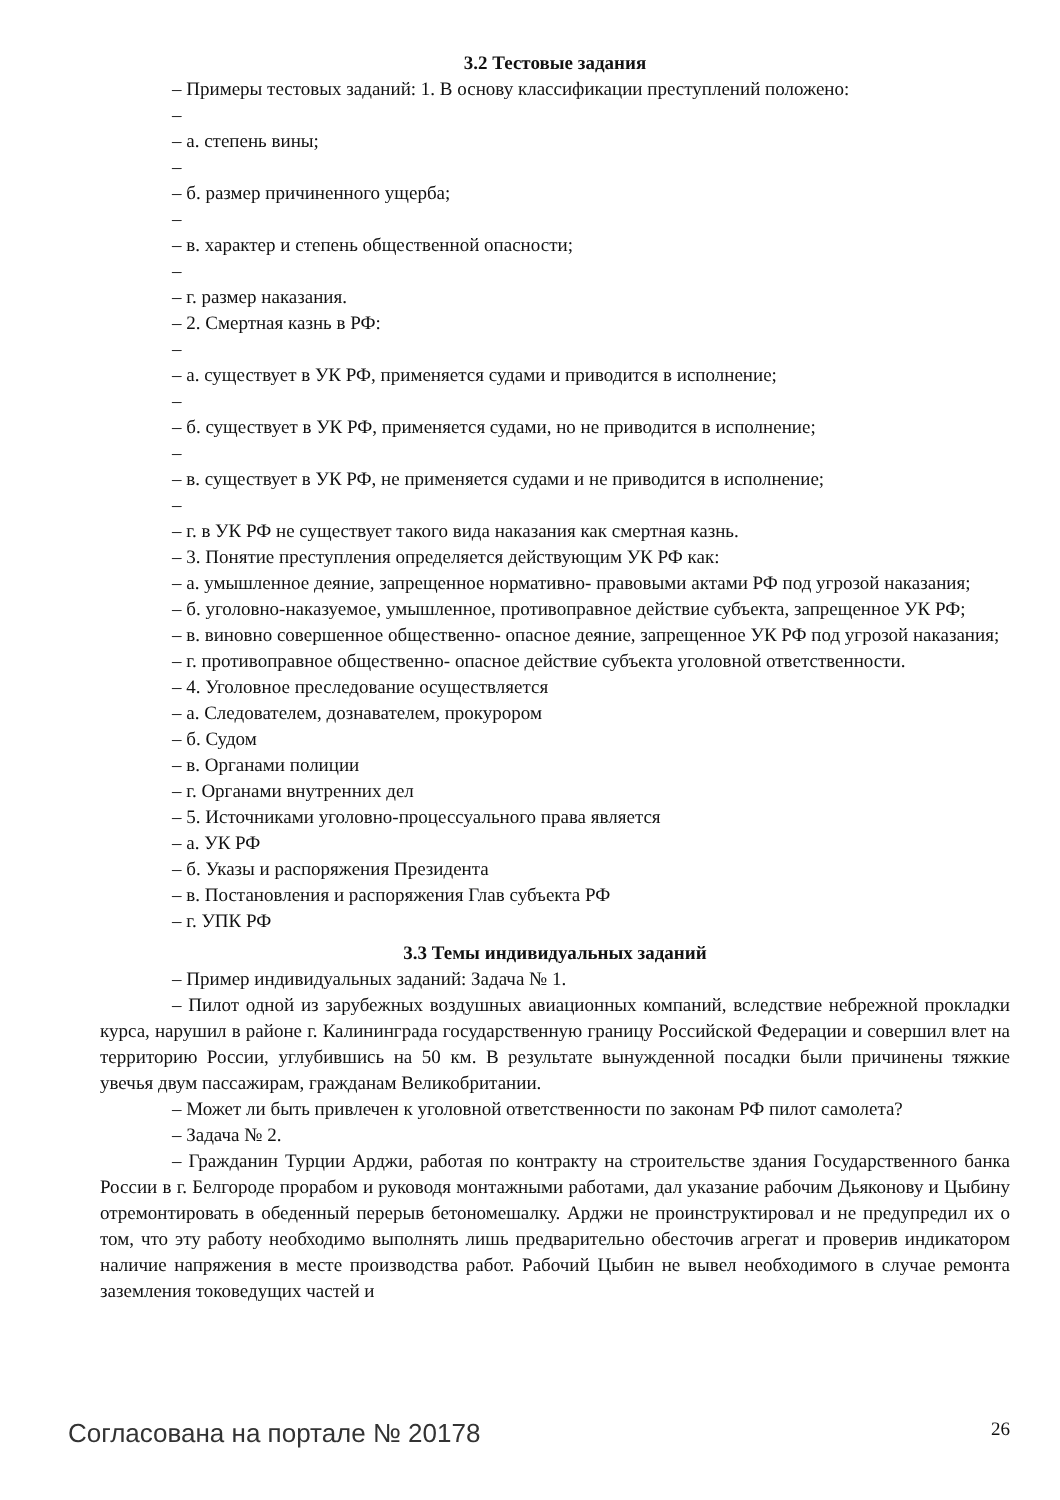3.2 Тестовые задания
– Примеры тестовых заданий: 1. В основу классификации преступлений положено:
–
– а. степень вины;
–
– б. размер причиненного ущерба;
–
– в. характер и степень общественной опасности;
–
– г. размер наказания.
– 2. Смертная казнь в РФ:
–
– а. существует в УК РФ, применяется судами и приводится в исполнение;
–
– б. существует в УК РФ, применяется судами, но не приводится в исполнение;
–
– в. существует в УК РФ, не применяется судами и не приводится в исполнение;
–
– г. в УК РФ не существует такого вида наказания как смертная казнь.
– 3. Понятие преступления определяется действующим УК РФ как:
– а. умышленное деяние, запрещенное нормативно- правовыми актами РФ под угрозой наказания;
– б. уголовно-наказуемое, умышленное, противоправное действие субъекта, запрещенное УК РФ;
– в. виновно совершенное общественно- опасное деяние, запрещенное УК РФ под угрозой наказания;
– г. противоправное общественно- опасное действие субъекта уголовной ответственности.
– 4. Уголовное преследование осуществляется
– а. Следователем, дознавателем, прокурором
– б. Судом
– в. Органами полиции
– г. Органами внутренних дел
– 5. Источниками уголовно-процессуального права является
– а. УК РФ
– б. Указы и распоряжения Президента
– в. Постановления и распоряжения Глав субъекта РФ
– г. УПК РФ
3.3 Темы индивидуальных заданий
– Пример индивидуальных заданий: Задача № 1.
– Пилот одной из зарубежных воздушных авиационных компаний, вследствие небрежной прокладки курса, нарушил в районе г. Калининграда государственную границу Российской Федерации и совершил влет на территорию России, углубившись на 50 км. В результате вынужденной посадки были причинены тяжкие увечья двум пассажирам, гражданам Великобритании.
– Может ли быть привлечен к уголовной ответственности по законам РФ пилот самолета?
– Задача № 2.
– Гражданин Турции Арджи, работая по контракту на строительстве здания Государственного банка России в г. Белгороде прорабом и руководя монтажными работами, дал указание рабочим Дьяконову и Цыбину отремонтировать в обеденный перерыв бетономешалку. Арджи не проинструктировал и не предупредил их о том, что эту работу необходимо выполнять лишь предварительно обесточив агрегат и проверив индикатором наличие напряжения в месте производства работ. Рабочий Цыбин не вывел необходимого в случае ремонта заземления токоведущих частей и
Согласована на портале № 20178 26